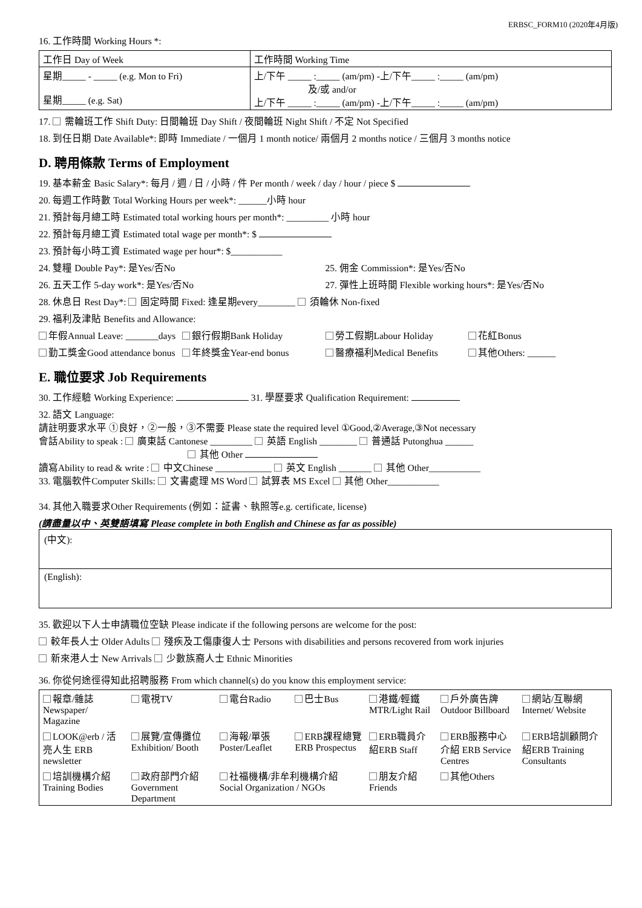ERBSC_FORM10 (2020年4月版)
16. 工作時間 Working Hours *:
| 工作日 Day of Week | 工作時間 Working Time |
| 星期_____ - _____ (e.g. Mon to Fri) 星期_____ (e.g. Sat) | 上/下午 _____ :_____ (am/pm) -上/下午_____ :_____ (am/pm) 及/或 and/or 上/下午 _____ :_____ (am/pm) -上/下午_____ :_____ (am/pm) |
17. 需輪班工作 Shift Duty: 日間輪班 Day Shift / 夜間輪班 Night Shift / 不定 Not Specified
18. 到任日期 Date Available*: 即時 Immediate / 一個月 1 month notice/ 兩個月 2 months notice / 三個月 3 months notice
D. 聘用條款 Terms of Employment
19. 基本薪金 Basic Salary*: 每月 / 週 / 日 / 小時 / 件 Per month / week / day / hour / piece $
20. 每週工作時數 Total Working Hours per week*: ______小時 hour
21. 預計每月總工時 Estimated total working hours per month*: _________ 小時 hour
22. 預計每月總工資 Estimated total wage per month*: $
23. 預計每小時工資 Estimated wage per hour*: $___________
24. 雙糧 Double Pay*: 是Yes/否No 25. 佣金 Commission*: 是Yes/否No
26. 五天工作 5-day work*: 是Yes/否No 27. 彈性上班時間 Flexible working hours*: 是Yes/否No
28. 休息日 Rest Day*: 固定時間 Fixed: 逢星期every________ 須輪休 Non-fixed
29. 福利及津貼 Benefits and Allowance:
年假Annual Leave: _______days 銀行假期Bank Holiday 勞工假期Labour Holiday 花紅Bonus
勤工獎金Good attendance bonus 年終獎金Year-end bonus 醫療福利Medical Benefits 其他Others: ______
E. 職位要求 Job Requirements
30. 工作經驗 Working Experience: 31. 學歷要求 Qualification Requirement:
32. 語文 Language:
請註明要求水平 ①良好，②一般，③不需要 Please state the required level ①Good,②Average,③Not necessary
會話Ability to speak : 廣東話 Cantonese _________ 英語 English ________ 普通話 Putonghua ______
其他 Other
讀寫Ability to read & write : 中文Chinese ____________ 英文 English _______ 其他 Other___________
33. 電腦軟件Computer Skills: 文書處理 MS Word 試算表 MS Excel 其他 Other___________
34. 其他入職要求Other Requirements (例如：証書、執照等e.g. certificate, license)
(請盡量以中、英雙語填寫 Please complete in both English and Chinese as far as possible)
(中文):
(English):
35. 歡迎以下人士申請職位空缺 Please indicate if the following persons are welcome for the post:
較年長人士 Older Adults 殘疾及工傷康復人士 Persons with disabilities and persons recovered from work injuries
新來港人士 New Arrivals 少數族裔人士 Ethnic Minorities
36. 你從何途徑得知此招聘服務 From which channel(s) do you know this employment service:
| 報章/雜誌 Newspaper/ Magazine | 電視TV | 電台Radio | 巴士Bus | 港鐵/輕鐵 MTR/Light Rail | 戶外廣告牌 Outdoor Billboard | 網站/互聯網 Internet/ Website |
| LOOK@erb / 活亮人生 ERB newsletter | 展覽/宣傳攤位 Exhibition/ Booth | 海報/單張 Poster/Leaflet | ERB課程總覽 ERB Prospectus | ERB職員介紹ERB Staff | ERB服務中心介紹 ERB Service Centres | ERB培訓顧問介紹ERB Training Consultants |
| 培訓機構介紹 Training Bodies | 政府部門介紹 Government Department | 社福機構/非牟利機構介紹 Social Organization / NGOs | | 朋友介紹 Friends | 其他Others | |